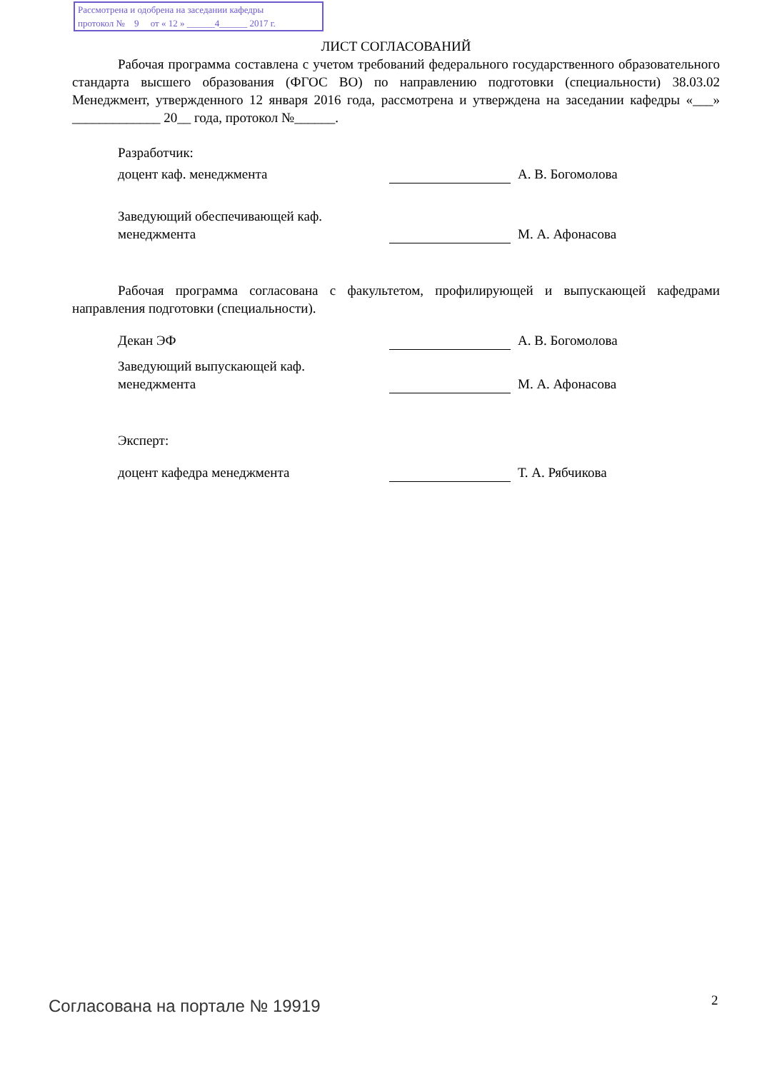Рассмотрена и одобрена на заседании кафедры
протокол № 9 от « 12 » ______4______ 2017 г.
ЛИСТ СОГЛАСОВАНИЙ
Рабочая программа составлена с учетом требований федерального государственного образовательного стандарта высшего образования (ФГОС ВО) по направлению подготовки (специальности) 38.03.02 Менеджмент, утвержденного 12 января 2016 года, рассмотрена и утверждена на заседании кафедры «___» _____________ 20__ года, протокол №______.
Разработчик:
доцент каф. менеджмента А. В. Богомолова
Заведующий обеспечивающей каф.
менеджмента
М. А. Афонасова
Рабочая программа согласована с факультетом, профилирующей и выпускающей кафедрами направления подготовки (специальности).
Декан ЭФ А. В. Богомолова
Заведующий выпускающей каф.
менеджмента
М. А. Афонасова
Эксперт:
доцент кафедра менеджмента Т. А. Рябчикова
Согласована на портале № 19919 2